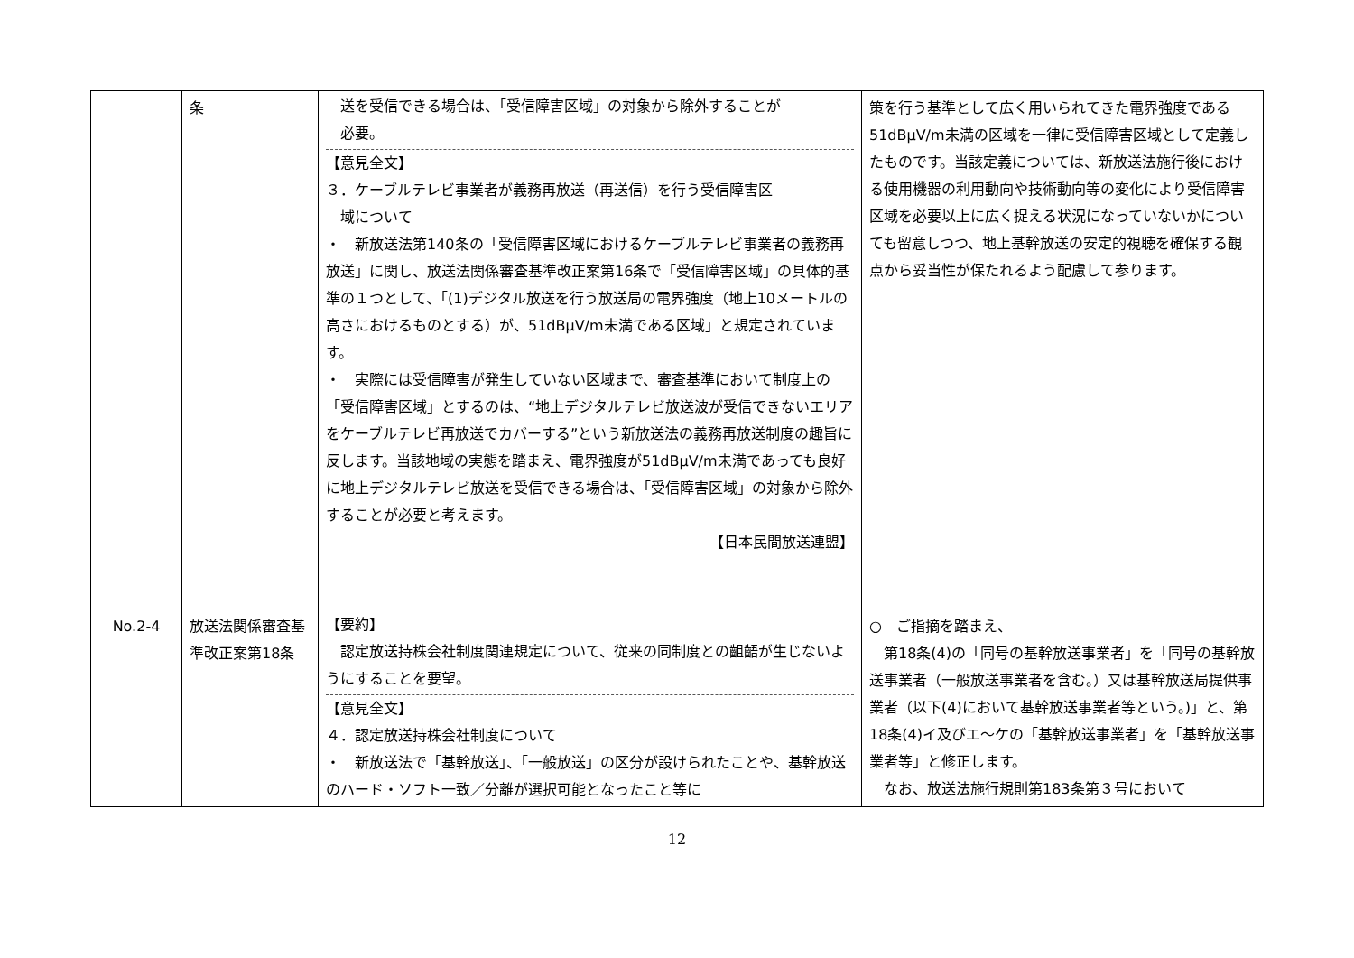| | 条 | 送を受信できる場合は、「受信障害区域」の対象から除外することが 必要。 【意見全文】 ３．ケーブルテレビ事業者が義務再放送（再送信）を行う受信障害区 域について ・ 新放送法第140条の「受信障害区域におけるケーブルテレビ事業者の義務再放送」に関し、放送法関係審査基準改正案第16条で「受信障害区域」の具体的基準の１つとして、「(1)デジタル放送を行う放送局の電界強度（地上10メートルの高さにおけるものとする）が、51dBμV/m未満である区域」と規定されています。 ・ 実際には受信障害が発生していない区域まで、審査基準において制度上の「受信障害区域」とするのは、“地上デジタルテレビ放送波が受信できないエリアをケーブルテレビ再放送でカバーする”という新放送法の義務再放送制度の趣旨に反します。当該地域の実態を踏まえ、電界強度が51dBμV/m未満であっても良好に地上デジタルテレビ放送を受信できる場合は、「受信障害区域」の対象から除外することが必要と考えます。 【日本民間放送連盟】 | 策を行う基準として広く用いられてきた電界強度である51dBμV/m未満の区域を一律に受信障害区域として定義したものです。当該定義については、新放送法施行後における使用機器の利用動向や技術動向等の変化により受信障害区域を必要以上に広く捉える状況になっていないかについても留意しつつ、地上基幹放送の安定的視聴を確保する観点から妥当性が保たれるよう配慮して参ります。 |
| No.2-4 | 放送法関係審査基準改正案第18条 | 【要約】 認定放送持株会社制度関連規定について、従来の同制度との齟齬が生じないようにすることを要望。 【意見全文】 ４．認定放送持株会社制度について ・ 新放送法で「基幹放送」、「一般放送」の区分が設けられたことや、基幹放送のハード・ソフト一致／分離が選択可能となったこと等に | ○ ご指摘を踏まえ、 第18条(4)の「同号の基幹放送事業者」を「同号の基幹放送事業者（一般放送事業者を含む。）又は基幹放送局提供事業者（以下(4)において基幹放送事業者等という。)」と、第18条(4)イ及びエ～ケの「基幹放送事業者」を「基幹放送事業者等」と修正します。 なお、放送法施行規則第183条第３号において |
12